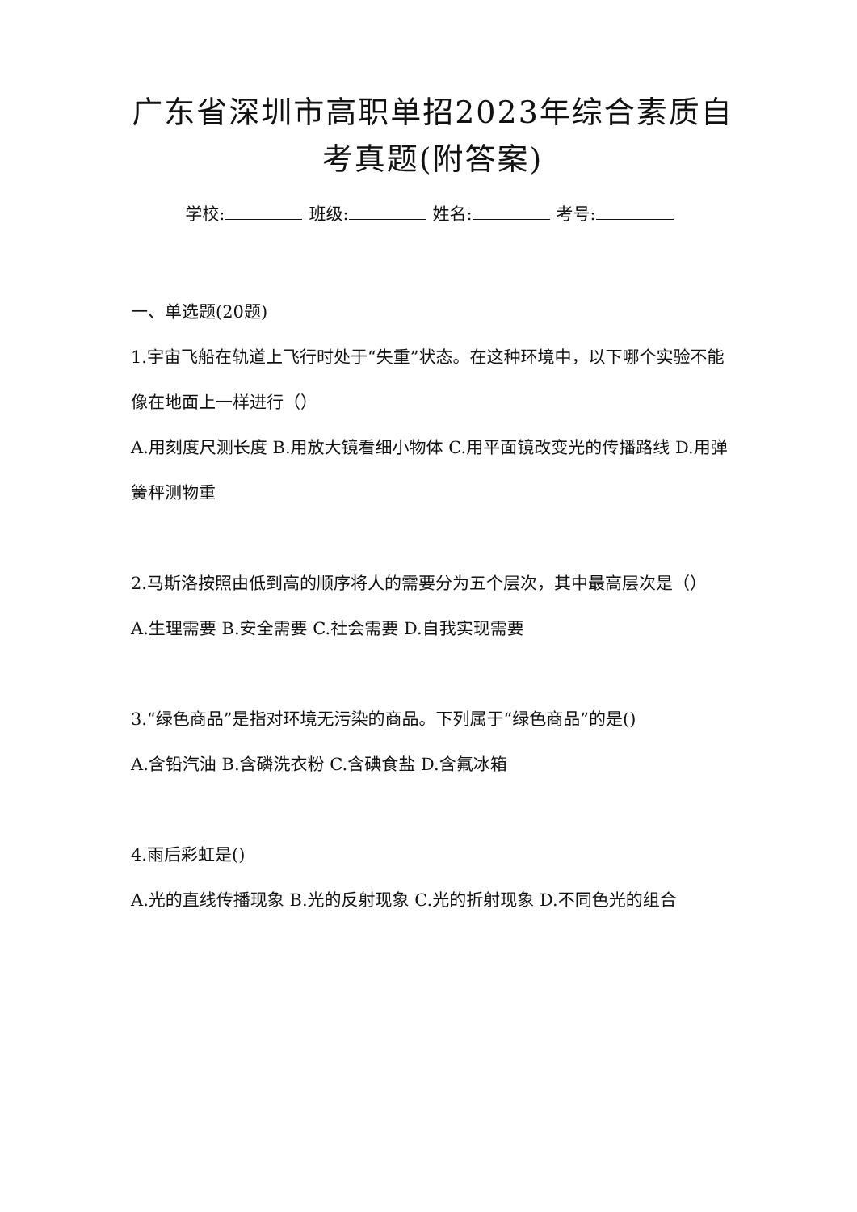广东省深圳市高职单招2023年综合素质自考真题(附答案)
学校: 班级: 姓名: 考号:
一、单选题(20题)
1.宇宙飞船在轨道上飞行时处于“失重”状态。在这种环境中，以下哪个实验不能像在地面上一样进行（）
A.用刻度尺测长度 B.用放大镜看细小物体 C.用平面镜改变光的传播路线 D.用弹簧秤测物重
2.马斯洛按照由低到高的顺序将人的需要分为五个层次，其中最高层次是（）
A.生理需要 B.安全需要 C.社会需要 D.自我实现需要
3.“绿色商品”是指对环境无污染的商品。下列属于“绿色商品”的是()
A.含铅汽油 B.含磷洗衣粉 C.含碘食盐 D.含氟冰箱
4.雨后彩虹是()
A.光的直线传播现象 B.光的反射现象 C.光的折射现象 D.不同色光的组合